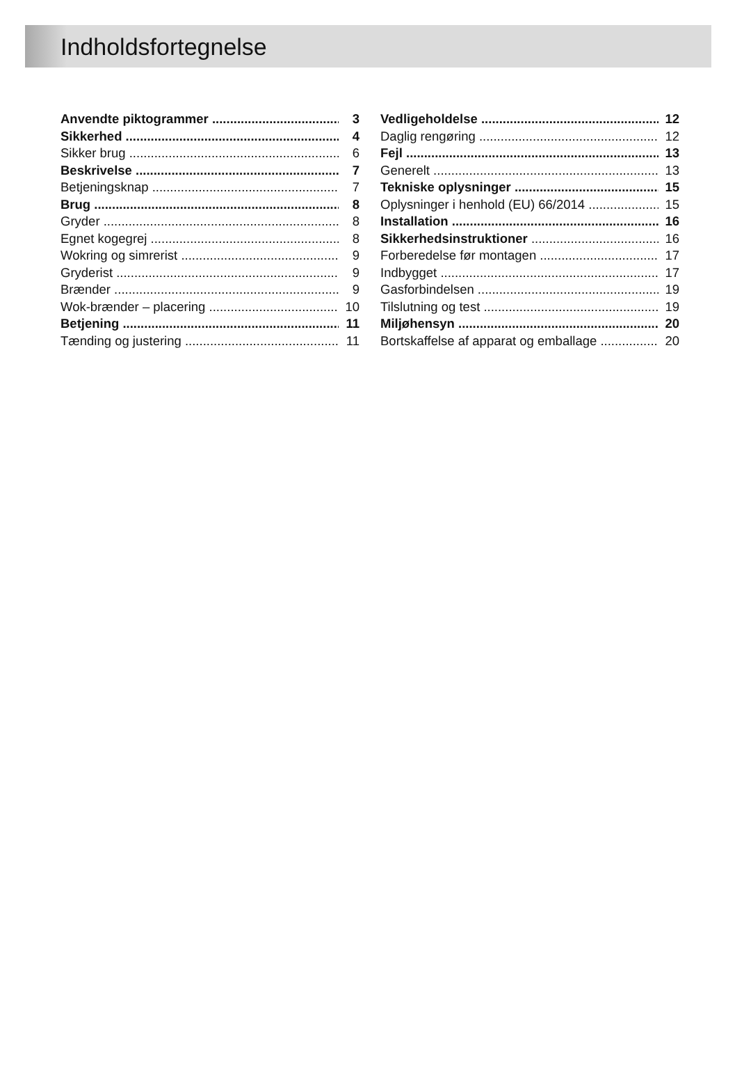Indholdsfortegnelse
Anvendte piktogrammer 3
Sikkerhed 4
Sikker brug 6
Beskrivelse 7
Betjeningsknap 7
Brug 8
Gryder 8
Egnet kogegrej 8
Wokring og simrerist 9
Gryderist 9
Brænder 9
Wok-brænder – placering 10
Betjening 11
Tænding og justering 11
Vedligeholdelse 12
Daglig rengøring 12
Fejl 13
Generelt 13
Tekniske oplysninger 15
Oplysninger i henhold (EU) 66/2014 15
Installation 16
Sikkerhedsinstruktioner 16
Forberedelse før montagen 17
Indbygget 17
Gasforbindelsen 19
Tilslutning og test 19
Miljøhensyn 20
Bortskaffelse af apparat og emballage 20